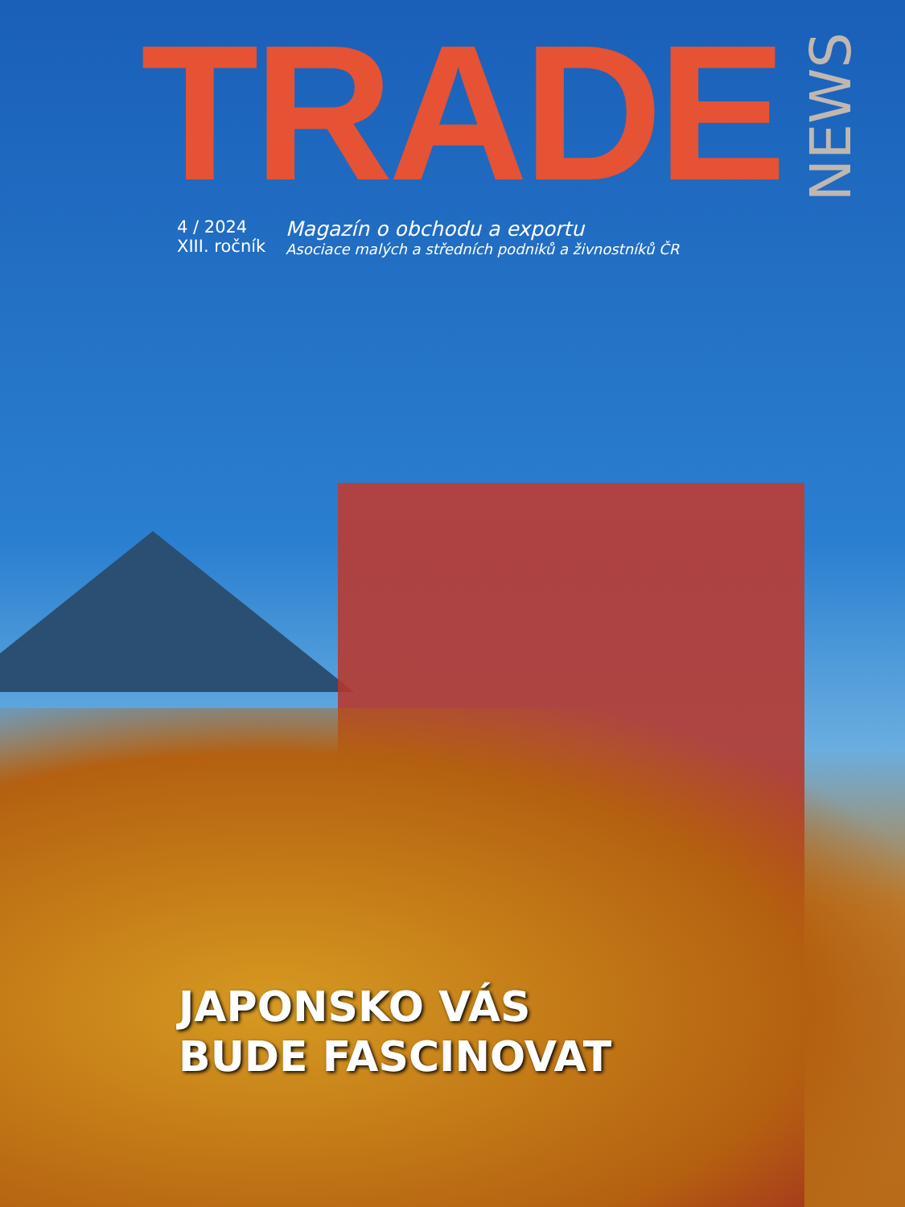TRADE NEWS
4 / 2024
XIII. ročník
Magazín o obchodu a exportu
Asociace malých a středních podniků a živnostníků ČR
JAPONSKO VÁS
BUDE FASCINOVAT